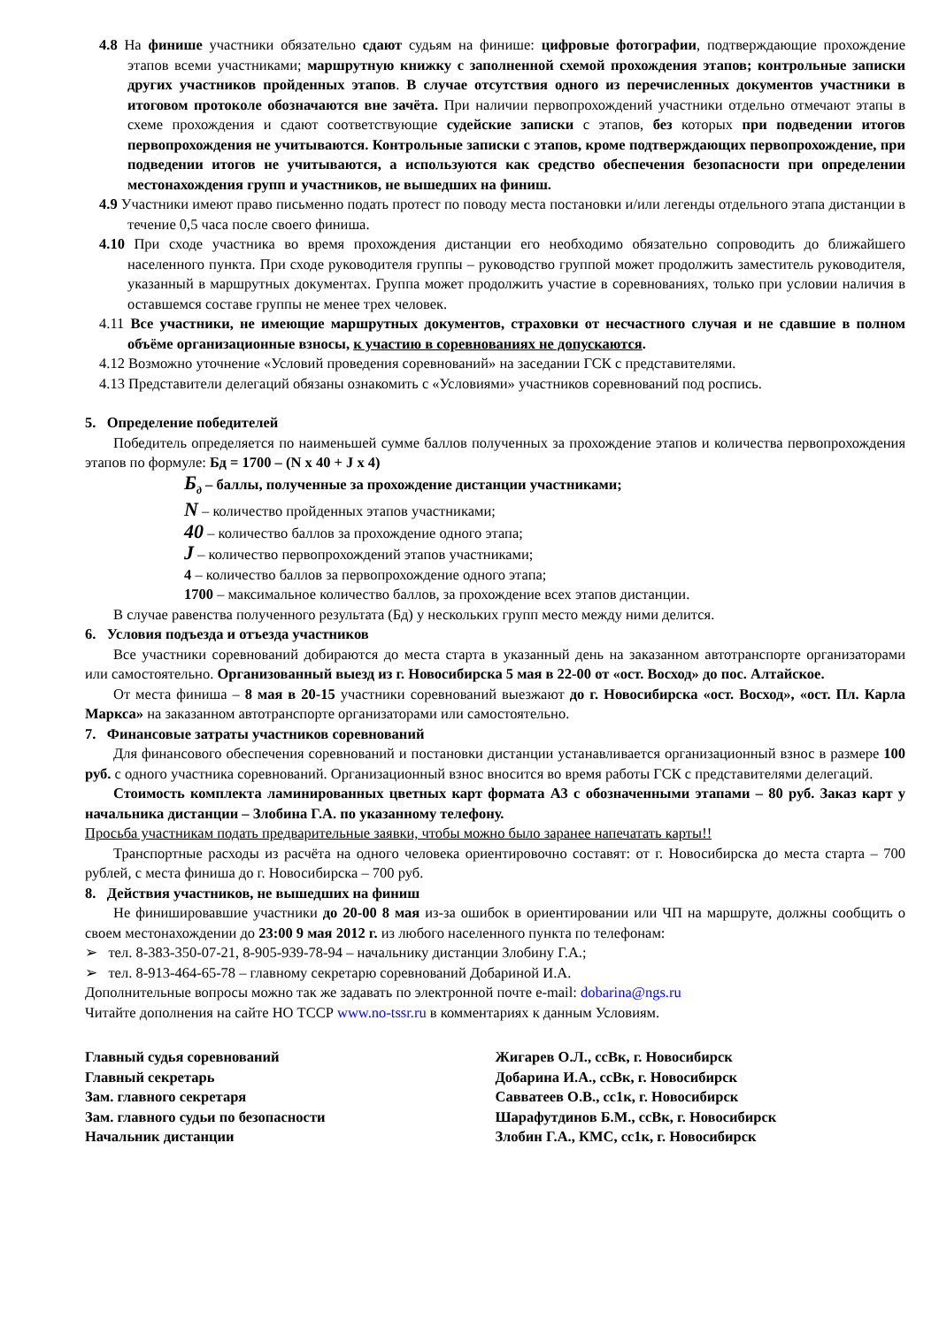4.8 На финише участники обязательно сдают судьям на финише: цифровые фотографии, подтверждающие прохождение этапов всеми участниками; маршрутную книжку с заполненной схемой прохождения этапов; контрольные записки других участников пройденных этапов. В случае отсутствия одного из перечисленных документов участники в итоговом протоколе обозначаются вне зачёта. При наличии первопрохождений участники отдельно отмечают этапы в схеме прохождения и сдают соответствующие судейские записки с этапов, без которых при подведении итогов первопрохождения не учитываются. Контрольные записки с этапов, кроме подтверждающих первопрохождение, при подведении итогов не учитываются, а используются как средство обеспечения безопасности при определении местонахождения групп и участников, не вышедших на финиш.
4.9 Участники имеют право письменно подать протест по поводу места постановки и/или легенды отдельного этапа дистанции в течение 0,5 часа после своего финиша.
4.10 При сходе участника во время прохождения дистанции его необходимо обязательно сопроводить до ближайшего населенного пункта. При сходе руководителя группы – руководство группой может продолжить заместитель руководителя, указанный в маршрутных документах. Группа может продолжить участие в соревнованиях, только при условии наличия в оставшемся составе группы не менее трех человек.
4.11 Все участники, не имеющие маршрутных документов, страховки от несчастного случая и не сдавшие в полном объёме организационные взносы, к участию в соревнованиях не допускаются.
4.12 Возможно уточнение «Условий проведения соревнований» на заседании ГСК с представителями.
4.13 Представители делегаций обязаны ознакомить с «Условиями» участников соревнований под роспись.
5. Определение победителей
Победитель определяется по наименьшей сумме баллов полученных за прохождение этапов и количества первопрохождения этапов по формуле: Бд = 1700 – (N x 40 + J x 4)
Б<sub>д</sub> – баллы, полученные за прохождение дистанции участниками;
N – количество пройденных этапов участниками;
40 – количество баллов за прохождение одного этапа;
J – количество первопрохождений этапов участниками;
4 – количество баллов за первопрохождение одного этапа;
1700 – максимальное количество баллов, за прохождение всех этапов дистанции.
В случае равенства полученного результата (Бд) у нескольких групп место между ними делится.
6. Условия подъезда и отъезда участников
Все участники соревнований добираются до места старта в указанный день на заказанном автотранспорте организаторами или самостоятельно. Организованный выезд из г. Новосибирска 5 мая в 22-00 от «ост. Восход» до пос. Алтайское.
От места финиша – 8 мая в 20-15 участники соревнований выезжают до г. Новосибирска «ост. Восход», «ост. Пл. Карла Маркса» на заказанном автотранспорте организаторами или самостоятельно.
7. Финансовые затраты участников соревнований
Для финансового обеспечения соревнований и постановки дистанции устанавливается организационный взнос в размере 100 руб. с одного участника соревнований. Организационный взнос вносится во время работы ГСК с представителями делегаций.
Стоимость комплекта ламинированных цветных карт формата А3 с обозначенными этапами – 80 руб. Заказ карт у начальника дистанции – Злобина Г.А. по указанному телефону.
Просьба участникам подать предварительные заявки, чтобы можно было заранее напечатать карты!!
Транспортные расходы из расчёта на одного человека ориентировочно составят: от г. Новосибирска до места старта – 700 рублей, с места финиша до г. Новосибирска – 700 руб.
8. Действия участников, не вышедших на финиш
Не финишировавшие участники до 20-00 8 мая из-за ошибок в ориентировании или ЧП на маршруте, должны сообщить о своем местонахождении до 23:00 9 мая 2012 г. из любого населенного пункта по телефонам:
➢ тел. 8-383-350-07-21, 8-905-939-78-94 – начальнику дистанции Злобину Г.А.;
➢ тел. 8-913-464-65-78 – главному секретарю соревнований Добариной И.А.
Дополнительные вопросы можно так же задавать по электронной почте e-mail: dobarina@ngs.ru
Читайте дополнения на сайте НО ТССР www.no-tssr.ru в комментариях к данным Условиям.
Главный судья соревнований Жигарев О.Л., ссВк, г. Новосибирск
Главный секретарь Добарина И.А., ссВк, г. Новосибирск
Зам. главного секретаря Савватеев О.В., сс1к, г. Новосибирск
Зам. главного судьи по безопасности Шарафутдинов Б.М., ссВк, г. Новосибирск
Начальник дистанции Злобин Г.А., КМС, сс1к, г. Новосибирск